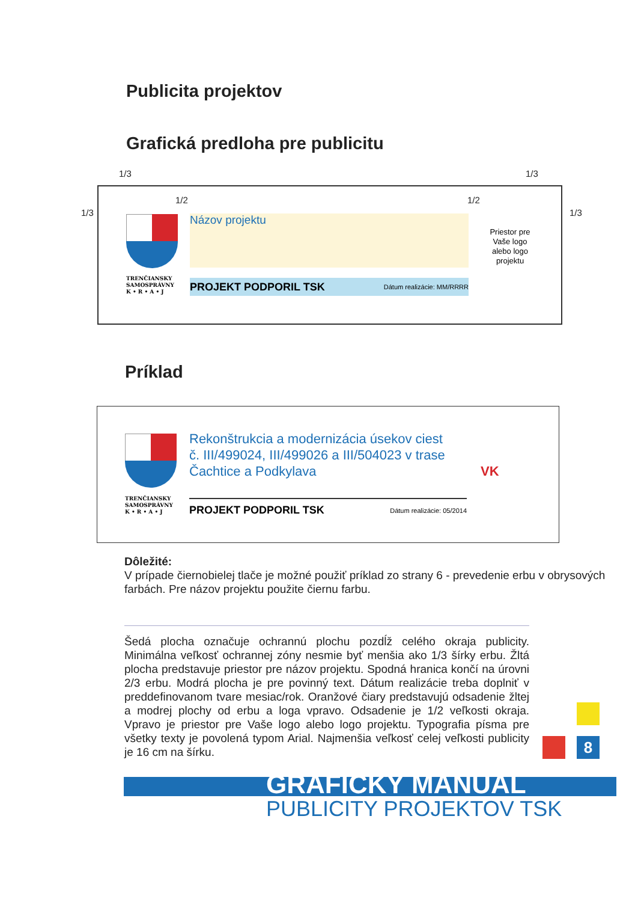Publicita projektov
Grafická predloha pre publicitu
1/3 1/3
1/3 1/3
1/2 1/2
TRENČIANSKY
SAMOSPRÁVNY
K • R • A • J
Názov projektu
PROJEKT PODPORIL TSK Dátum realizácie: MM/RRRR
Priestor pre Vaše logo alebo logo projektu
Príklad
TRENČIANSKY
SAMOSPRÁVNY
K • R • A • J
Rekonštrukcia a modernizácia úsekov ciest
č. III/499024, III/499026 a III/504023 v trase
Čachtice a Podkylava
PROJEKT PODPORIL TSK Dátum realizácie: 05/2014
VK
Dôležité:
V prípade čiernobielej tlače je možné použiť príklad zo strany 6 - prevedenie erbu v obrysových farbách. Pre názov projektu použite čiernu farbu.
Šedá plocha označuje ochrannú plochu pozdĺž celého okraja publicity. Minimálna veľkosť ochrannej zóny nesmie byť menšia ako 1/3 šírky erbu. Žltá plocha predstavuje priestor pre názov projektu. Spodná hranica končí na úrovni 2/3 erbu. Modrá plocha je pre povinný text. Dátum realizácie treba doplniť v preddefinovanom tvare mesiac/rok. Oranžové čiary predstavujú odsadenie žltej a modrej plochy od erbu a loga vpravo. Odsadenie je 1/2 veľkosti okraja. Vpravo je priestor pre Vaše logo alebo logo projektu. Typografia písma pre všetky texty je povolená typom Arial. Najmenšia veľkosť celej veľkosti publicity je 16 cm na šírku.
8
GRAFICKÝ MANUÁL
PUBLICITY PROJEKTOV TSK